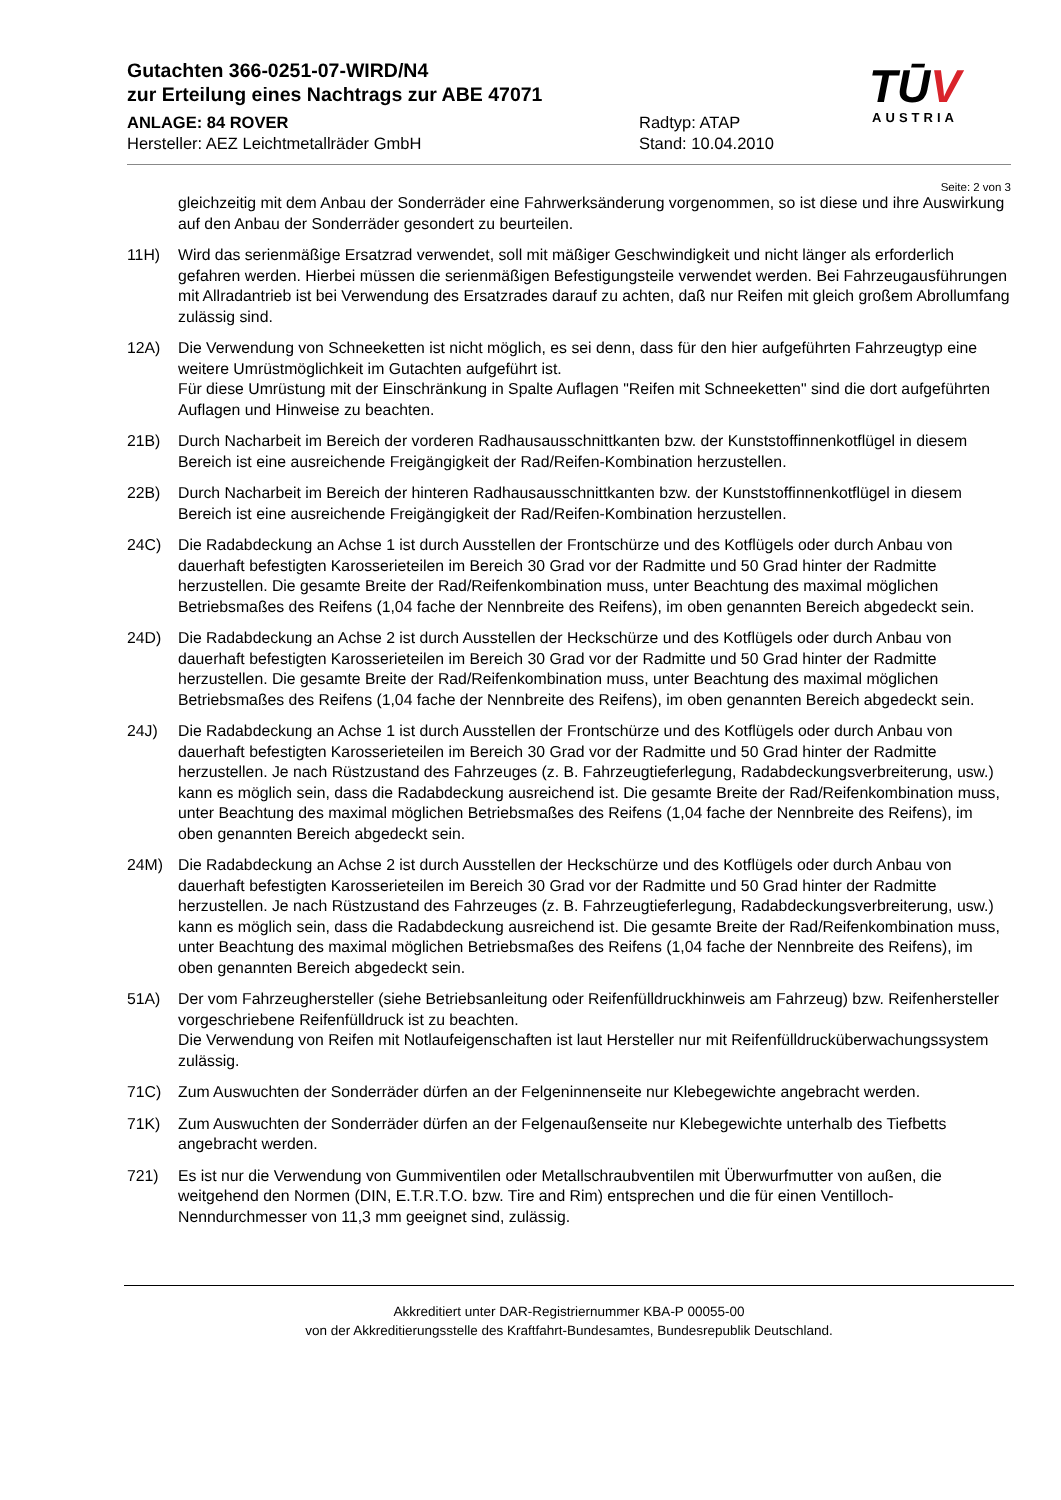Gutachten 366-0251-07-WIRD/N4
zur Erteilung eines Nachtrags zur ABE 47071
ANLAGE: 84 ROVER Radtyp: ATAP
Hersteller: AEZ Leichtmetallräder GmbH Stand: 10.04.2010
TŪV
AUSTRIA
Seite: 2 von 3
gleichzeitig mit dem Anbau der Sonderräder eine Fahrwerksänderung vorgenommen, so ist diese und ihre Auswirkung auf den Anbau der Sonderräder gesondert zu beurteilen.
11H) Wird das serienmäßige Ersatzrad verwendet, soll mit mäßiger Geschwindigkeit und nicht länger als erforderlich gefahren werden. Hierbei müssen die serienmäßigen Befestigungsteile verwendet werden. Bei Fahrzeugausführungen mit Allradantrieb ist bei Verwendung des Ersatzrades darauf zu achten, daß nur Reifen mit gleich großem Abrollumfang zulässig sind.
12A) Die Verwendung von Schneeketten ist nicht möglich, es sei denn, dass für den hier aufgeführten Fahrzeugtyp eine weitere Umrüstmöglichkeit im Gutachten aufgeführt ist.
Für diese Umrüstung mit der Einschränkung in Spalte Auflagen "Reifen mit Schneeketten" sind die dort aufgeführten Auflagen und Hinweise zu beachten.
21B) Durch Nacharbeit im Bereich der vorderen Radhausausschnittkanten bzw. der Kunststoffinnenkotflügel in diesem Bereich ist eine ausreichende Freigängigkeit der Rad/Reifen-Kombination herzustellen.
22B) Durch Nacharbeit im Bereich der hinteren Radhausausschnittkanten bzw. der Kunststoffinnenkotflügel in diesem Bereich ist eine ausreichende Freigängigkeit der Rad/Reifen-Kombination herzustellen.
24C) Die Radabdeckung an Achse 1 ist durch Ausstellen der Frontschürze und des Kotflügels oder durch Anbau von dauerhaft befestigten Karosserieteilen im Bereich 30 Grad vor der Radmitte und 50 Grad hinter der Radmitte herzustellen. Die gesamte Breite der Rad/Reifenkombination muss, unter Beachtung des maximal möglichen Betriebsmaßes des Reifens (1,04 fache der Nennbreite des Reifens), im oben genannten Bereich abgedeckt sein.
24D) Die Radabdeckung an Achse 2 ist durch Ausstellen der Heckschürze und des Kotflügels oder durch Anbau von dauerhaft befestigten Karosserieteilen im Bereich 30 Grad vor der Radmitte und 50 Grad hinter der Radmitte herzustellen. Die gesamte Breite der Rad/Reifenkombination muss, unter Beachtung des maximal möglichen Betriebsmaßes des Reifens (1,04 fache der Nennbreite des Reifens), im oben genannten Bereich abgedeckt sein.
24J) Die Radabdeckung an Achse 1 ist durch Ausstellen der Frontschürze und des Kotflügels oder durch Anbau von dauerhaft befestigten Karosserieteilen im Bereich 30 Grad vor der Radmitte und 50 Grad hinter der Radmitte herzustellen. Je nach Rüstzustand des Fahrzeuges (z. B. Fahrzeugtieferlegung, Radabdeckungsverbreiterung, usw.) kann es möglich sein, dass die Radabdeckung ausreichend ist. Die gesamte Breite der Rad/Reifenkombination muss, unter Beachtung des maximal möglichen Betriebsmaßes des Reifens (1,04 fache der Nennbreite des Reifens), im oben genannten Bereich abgedeckt sein.
24M) Die Radabdeckung an Achse 2 ist durch Ausstellen der Heckschürze und des Kotflügels oder durch Anbau von dauerhaft befestigten Karosserieteilen im Bereich 30 Grad vor der Radmitte und 50 Grad hinter der Radmitte herzustellen. Je nach Rüstzustand des Fahrzeuges (z. B. Fahrzeugtieferlegung, Radabdeckungsverbreiterung, usw.) kann es möglich sein, dass die Radabdeckung ausreichend ist. Die gesamte Breite der Rad/Reifenkombination muss, unter Beachtung des maximal möglichen Betriebsmaßes des Reifens (1,04 fache der Nennbreite des Reifens), im oben genannten Bereich abgedeckt sein.
51A) Der vom Fahrzeughersteller (siehe Betriebsanleitung oder Reifenfülldruckhinweis am Fahrzeug) bzw. Reifenhersteller vorgeschriebene Reifenfülldruck ist zu beachten.
Die Verwendung von Reifen mit Notlaufeigenschaften ist laut Hersteller nur mit Reifenfülldrucküberwachungssystem zulässig.
71C) Zum Auswuchten der Sonderräder dürfen an der Felgeninnenseite nur Klebegewichte angebracht werden.
71K) Zum Auswuchten der Sonderräder dürfen an der Felgenaußenseite nur Klebegewichte unterhalb des Tiefbetts angebracht werden.
721) Es ist nur die Verwendung von Gummiventilen oder Metallschraubventilen mit Überwurfmutter von außen, die weitgehend den Normen (DIN, E.T.R.T.O. bzw. Tire and Rim) entsprechen und die für einen Ventilloch-Nenndurchmesser von 11,3 mm geeignet sind, zulässig.
Akkreditiert unter DAR-Registriernummer KBA-P 00055-00
von der Akkreditierungsstelle des Kraftfahrt-Bundesamtes, Bundesrepublik Deutschland.